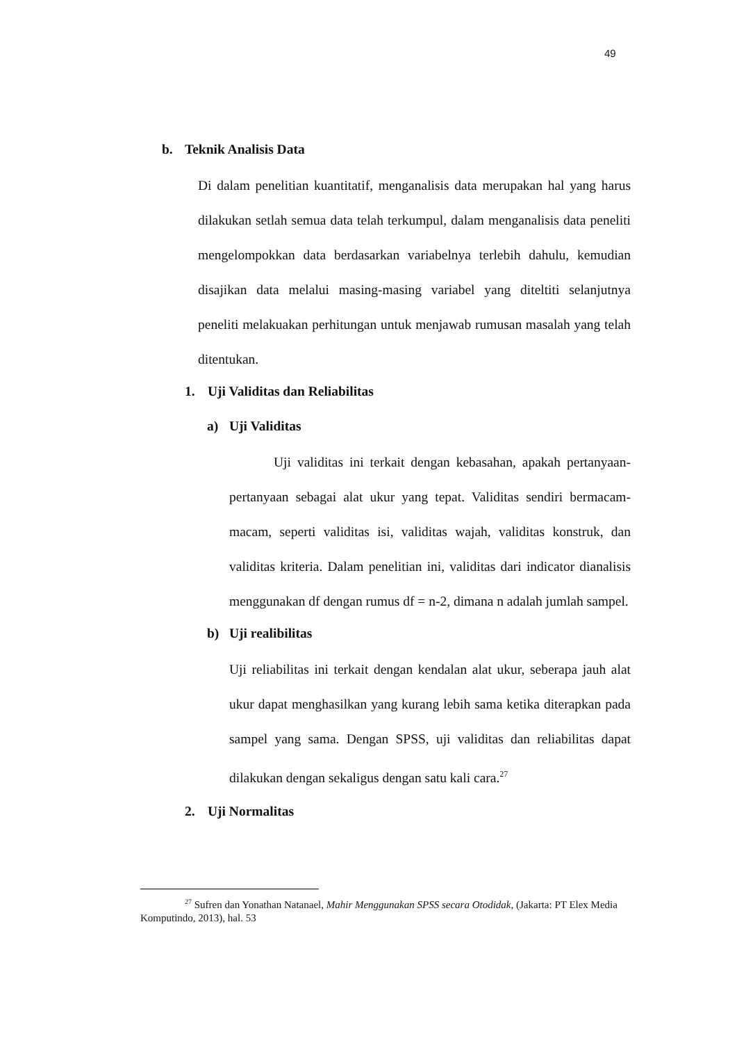49
b. Teknik Analisis Data
Di dalam penelitian kuantitatif, menganalisis data merupakan hal yang harus dilakukan setlah semua data telah terkumpul, dalam menganalisis data peneliti mengelompokkan data berdasarkan variabelnya terlebih dahulu, kemudian disajikan data melalui masing-masing variabel yang diteltiti selanjutnya peneliti melakuakan perhitungan untuk menjawab rumusan masalah yang telah ditentukan.
1. Uji Validitas dan Reliabilitas
a) Uji Validitas
Uji validitas ini terkait dengan kebasahan, apakah pertanyaan-pertanyaan sebagai alat ukur yang tepat. Validitas sendiri bermacam-macam, seperti validitas isi, validitas wajah, validitas konstruk, dan validitas kriteria. Dalam penelitian ini, validitas dari indicator dianalisis menggunakan df dengan rumus df = n-2, dimana n adalah jumlah sampel.
b) Uji realibilitas
Uji reliabilitas ini terkait dengan kendalan alat ukur, seberapa jauh alat ukur dapat menghasilkan yang kurang lebih sama ketika diterapkan pada sampel yang sama. Dengan SPSS, uji validitas dan reliabilitas dapat dilakukan dengan sekaligus dengan satu kali cara.<sup>27</sup>
2. Uji Normalitas
<sup>27</sup> Sufren dan Yonathan Natanael, Mahir Menggunakan SPSS secara Otodidak, (Jakarta: PT Elex Media Komputindo, 2013), hal. 53